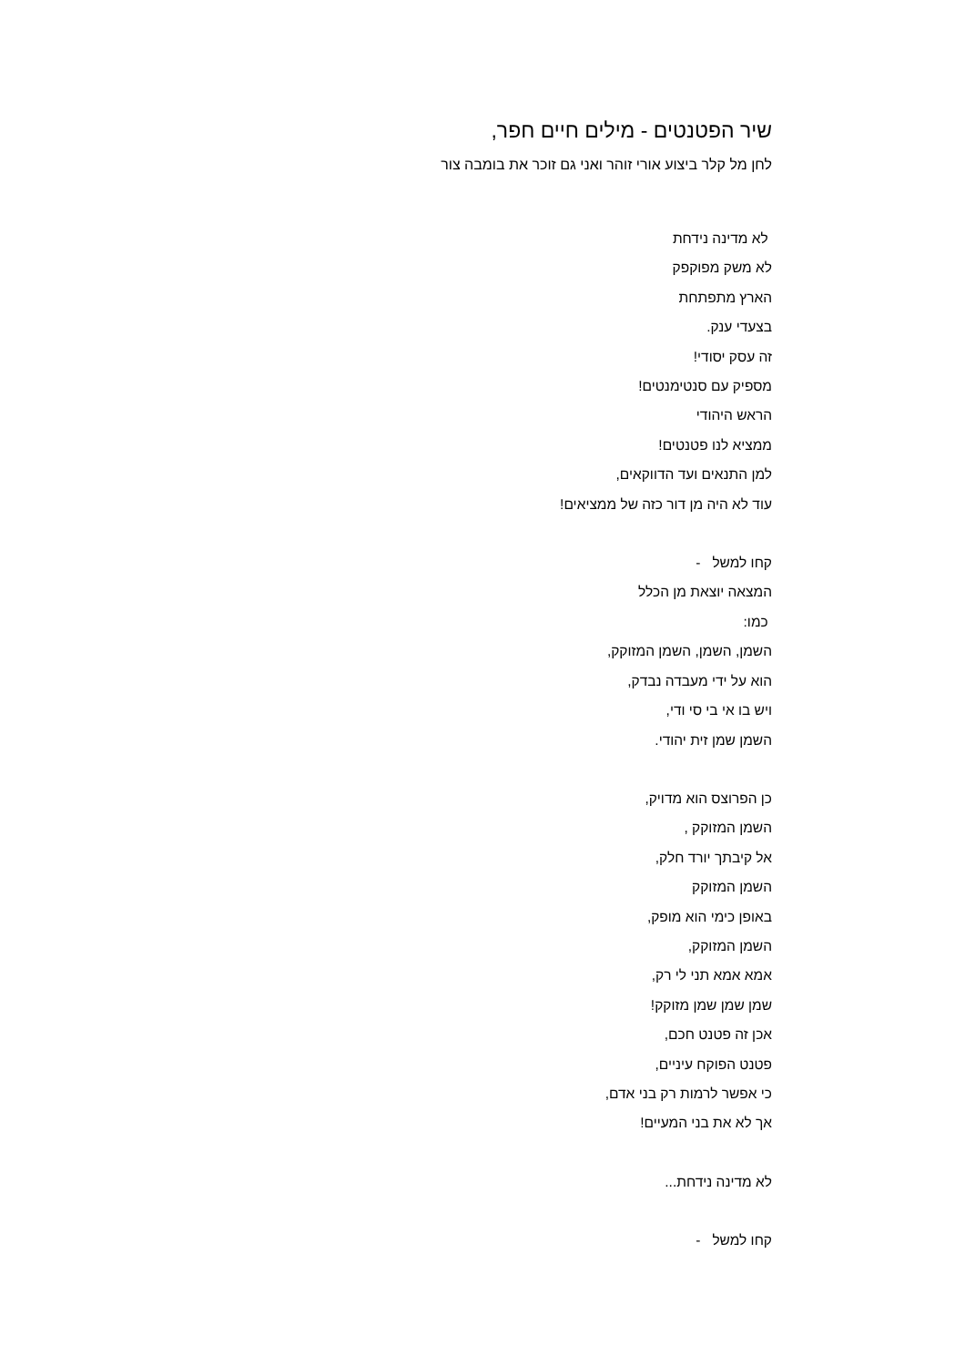שיר הפטנטים - מילים חיים חפר,
לחן מל קלר ביצוע אורי זוהר ואני גם זוכר את בומבה צור
לא מדינה נידחת
לא משק מפוקפק
הארץ מתפתחת
בצעדי ענק.
זה עסק יסודי!
מספיק עם סנטימנטים!
הראש היהודי
ממציא לנו פטנטים!
למן התנאים ועד הדווקאים,
עוד לא היה מן דור כזה של ממציאים!
קחו למשל -
המצאה יוצאת מן הכלל
כמו:
השמן, השמן, השמן המזוקק,
הוא על ידי מעבדה נבדק,
ויש בו אי בי סי ודי,
השמן שמן זית יהודי.
כן הפרוצס הוא מדויק,
השמן המזוקק ,
אל קיבתך יורד חלק,
השמן המזוקק
באופן כימי הוא מופק,
השמן המזוקק,
אמא אמא תני לי רק,
שמן שמן שמן מזוקק!
אכן זה פטנט חכם,
פטנט הפוקח עיניים,
כי אפשר לרמות רק בני אדם,
אך לא את בני המעיים!
לא מדינה נידחת...
קחו למשל -